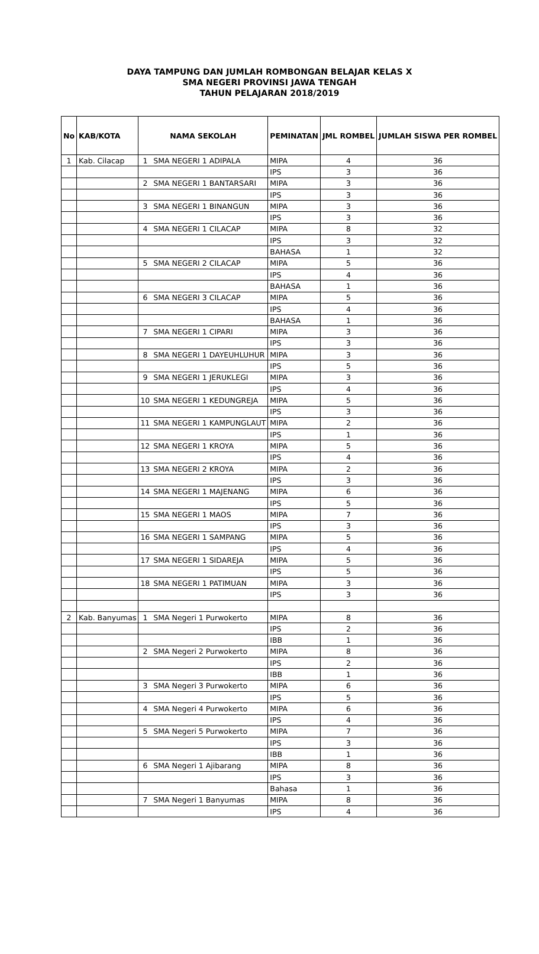DAYA TAMPUNG DAN JUMLAH ROMBONGAN BELAJAR KELAS X
SMA NEGERI PROVINSI JAWA TENGAH
TAHUN PELAJARAN 2018/2019
| No | KAB/KOTA | NAMA SEKOLAH | | PEMINATAN | JML ROMBEL | JUMLAH SISWA PER ROMBEL |
| --- | --- | --- | --- | --- | --- | --- |
| 1 | Kab. Cilacap | 1 | SMA NEGERI 1 ADIPALA | MIPA | 4 | 36 |
| | | | | IPS | 3 | 36 |
| | | 2 | SMA NEGERI 1 BANTARSARI | MIPA | 3 | 36 |
| | | | | IPS | 3 | 36 |
| | | 3 | SMA NEGERI 1 BINANGUN | MIPA | 3 | 36 |
| | | | | IPS | 3 | 36 |
| | | 4 | SMA NEGERI 1 CILACAP | MIPA | 8 | 32 |
| | | | | IPS | 3 | 32 |
| | | | | BAHASA | 1 | 32 |
| | | 5 | SMA NEGERI 2 CILACAP | MIPA | 5 | 36 |
| | | | | IPS | 4 | 36 |
| | | | | BAHASA | 1 | 36 |
| | | 6 | SMA NEGERI 3 CILACAP | MIPA | 5 | 36 |
| | | | | IPS | 4 | 36 |
| | | | | BAHASA | 1 | 36 |
| | | 7 | SMA NEGERI 1 CIPARI | MIPA | 3 | 36 |
| | | | | IPS | 3 | 36 |
| | | 8 | SMA NEGERI 1 DAYEUHLUHUR | MIPA | 3 | 36 |
| | | | | IPS | 5 | 36 |
| | | 9 | SMA NEGERI 1 JERUKLEGI | MIPA | 3 | 36 |
| | | | | IPS | 4 | 36 |
| | | 10 | SMA NEGERI 1 KEDUNGREJA | MIPA | 5 | 36 |
| | | | | IPS | 3 | 36 |
| | | 11 | SMA NEGERI 1 KAMPUNGLAUT | MIPA | 2 | 36 |
| | | | | IPS | 1 | 36 |
| | | 12 | SMA NEGERI 1 KROYA | MIPA | 5 | 36 |
| | | | | IPS | 4 | 36 |
| | | 13 | SMA NEGERI 2 KROYA | MIPA | 2 | 36 |
| | | | | IPS | 3 | 36 |
| | | 14 | SMA NEGERI 1 MAJENANG | MIPA | 6 | 36 |
| | | | | IPS | 5 | 36 |
| | | 15 | SMA NEGERI 1 MAOS | MIPA | 7 | 36 |
| | | | | IPS | 3 | 36 |
| | | 16 | SMA NEGERI 1 SAMPANG | MIPA | 5 | 36 |
| | | | | IPS | 4 | 36 |
| | | 17 | SMA NEGERI 1 SIDAREJA | MIPA | 5 | 36 |
| | | | | IPS | 5 | 36 |
| | | 18 | SMA NEGERI 1 PATIMUAN | MIPA | 3 | 36 |
| | | | | IPS | 3 | 36 |
| 2 | Kab. Banyumas | 1 | SMA Negeri 1 Purwokerto | MIPA | 8 | 36 |
| | | | | IPS | 2 | 36 |
| | | | | IBB | 1 | 36 |
| | | 2 | SMA Negeri 2 Purwokerto | MIPA | 8 | 36 |
| | | | | IPS | 2 | 36 |
| | | | | IBB | 1 | 36 |
| | | 3 | SMA Negeri 3 Purwokerto | MIPA | 6 | 36 |
| | | | | IPS | 5 | 36 |
| | | 4 | SMA Negeri 4 Purwokerto | MIPA | 6 | 36 |
| | | | | IPS | 4 | 36 |
| | | 5 | SMA Negeri 5 Purwokerto | MIPA | 7 | 36 |
| | | | | IPS | 3 | 36 |
| | | | | IBB | 1 | 36 |
| | | 6 | SMA Negeri 1 Ajibarang | MIPA | 8 | 36 |
| | | | | IPS | 3 | 36 |
| | | | | Bahasa | 1 | 36 |
| | | 7 | SMA Negeri 1 Banyumas | MIPA | 8 | 36 |
| | | | | IPS | 4 | 36 |